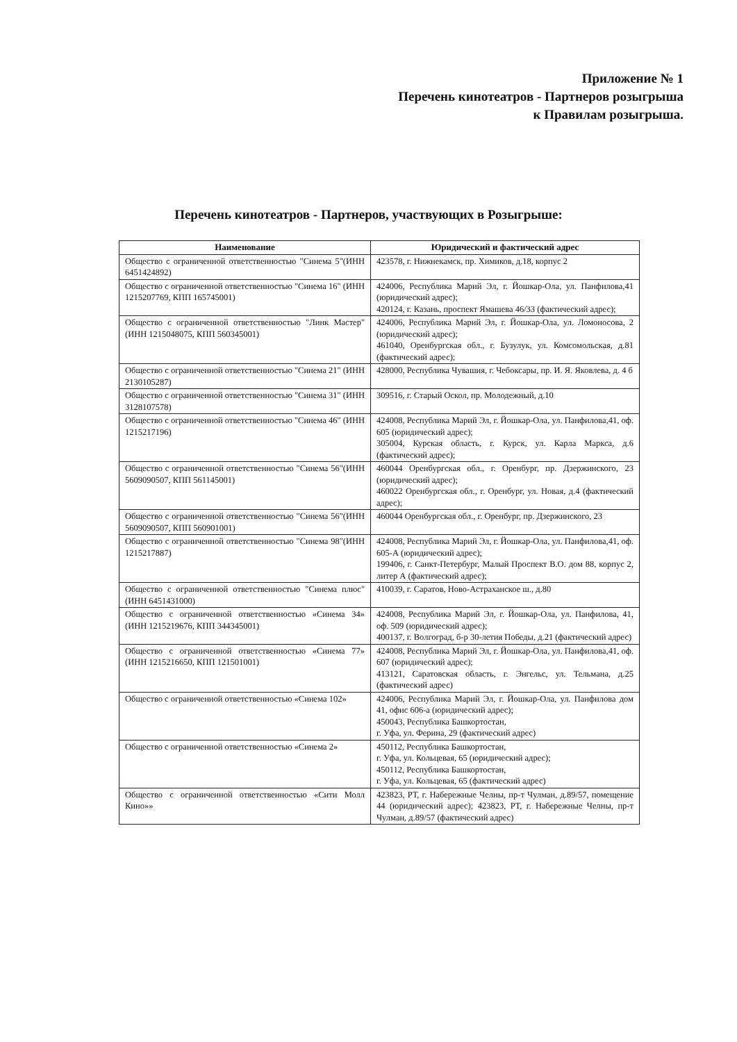Приложение № 1
Перечень кинотеатров - Партнеров розыгрыша
к Правилам розыгрыша.
Перечень кинотеатров - Партнеров, участвующих в Розыгрыше:
| Наименование | Юридический и фактический адрес |
| --- | --- |
| Общество с ограниченной ответственностью "Синема 5"(ИНН 6451424892) | 423578, г. Нижнекамск, пр. Химиков, д.18, корпус 2 |
| Общество с ограниченной ответственностью "Синема 16" (ИНН 1215207769, КПП 165745001) | 424006, Республика Марий Эл, г. Йошкар-Ола, ул. Панфилова,41 (юридический адрес); 420124, г. Казань, проспект Ямашева 46/33 (фактический адрес); |
| Общество с ограниченной ответственностью "Линк Мастер" (ИНН 1215048075, КПП 560345001) | 424006, Республика Марий Эл, г. Йошкар-Ола, ул. Ломоносова, 2 (юридический адрес); 461040, Оренбургская обл., г. Бузулук, ул. Комсомольская, д.81 (фактический адрес); |
| Общество с ограниченной ответственностью "Синема 21" (ИНН 2130105287) | 428000, Республика Чувашия, г. Чебоксары, пр. И. Я. Яковлева, д. 4 б |
| Общество с ограниченной ответственностью "Синема 31" (ИНН 3128107578) | 309516, г. Старый Оскол, пр. Молодежный, д.10 |
| Общество с ограниченной ответственностью "Синема 46" (ИНН 1215217196) | 424008, Республика Марий Эл, г. Йошкар-Ола, ул. Панфилова,41, оф. 605 (юридический адрес); 305004, Курская область, г. Курск, ул. Карла Маркса, д.6 (фактический адрес); |
| Общество с ограниченной ответственностью "Синема 56"(ИНН 5609090507, КПП 561145001) | 460044 Оренбургская обл., г. Оренбург, пр. Дзержинского, 23 (юридический адрес); 460022 Оренбургская обл., г. Оренбург, ул. Новая, д.4 (фактический адрес); |
| Общество с ограниченной ответственностью "Синема 56"(ИНН 5609090507, КПП 560901001) | 460044 Оренбургская обл., г. Оренбург, пр. Дзержинского, 23 |
| Общество с ограниченной ответственностью "Синема 98"(ИНН 1215217887) | 424008, Республика Марий Эл, г. Йошкар-Ола, ул. Панфилова,41, оф. 605-А (юридический адрес); 199406, г. Санкт-Петербург, Малый Проспект В.О. дом 88, корпус 2, литер А (фактический адрес); |
| Общество с ограниченной ответственностью "Синема плюс"(ИНН 6451431000) | 410039, г. Саратов, Ново-Астраханское ш., д.80 |
| Общество с ограниченной ответственностью «Синема 34» (ИНН 1215219676, КПП 344345001) | 424008, Республика Марий Эл, г. Йошкар-Ола, ул. Панфилова, 41, оф. 509 (юридический адрес); 400137, г. Волгоград, б-р 30-летия Победы, д.21 (фактический адрес) |
| Общество с ограниченной ответственностью «Синема 77» (ИНН 1215216650, КПП 121501001) | 424008, Республика Марий Эл, г. Йошкар-Ола, ул. Панфилова,41, оф. 607 (юридический адрес); 413121, Саратовская область, г. Энгельс, ул. Тельмана, д.25 (фактический адрес) |
| Общество с ограниченной ответственностью «Синема 102» | 424006, Республика Марий Эл, г. Йошкар-Ола, ул. Панфилова дом 41, офис 606-а (юридический адрес); 450043, Республика Башкортостан, г. Уфа, ул. Ферина, 29 (фактический адрес) |
| Общество с ограниченной ответственностью «Синема 2» | 450112, Республика Башкортостан, г. Уфа, ул. Кольцевая, 65 (юридический адрес); 450112, Республика Башкортостан, г. Уфа, ул. Кольцевая, 65 (фактический адрес) |
| Общество с ограниченной ответственностью «Сити Молл Кино»» | 423823, РТ, г. Набережные Челны, пр-т Чулман, д.89/57, помещение 44 (юридический адрес); 423823, РТ, г. Набережные Челны, пр-т Чулман, д.89/57 (фактический адрес) |